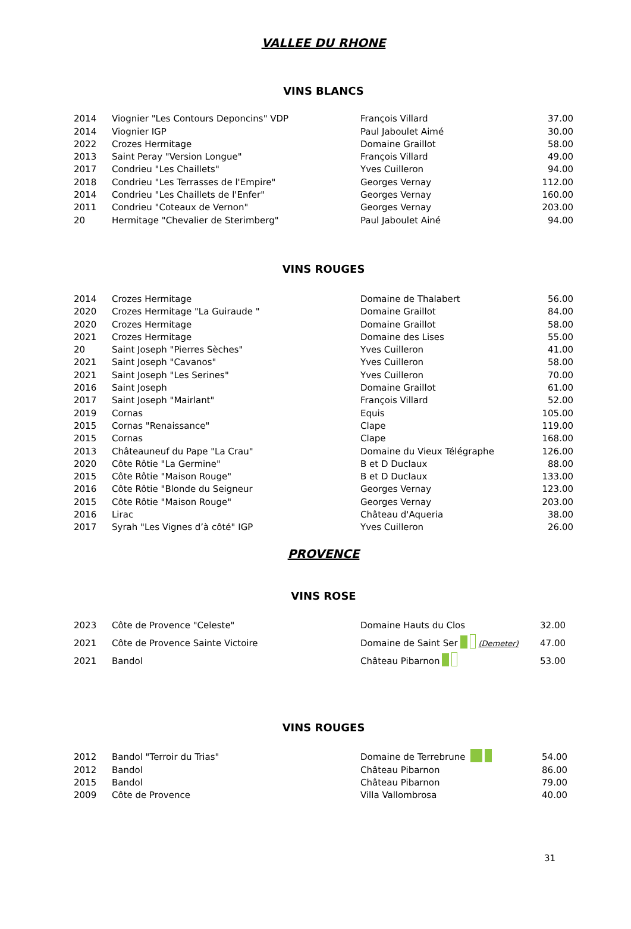VALLEE DU RHONE
VINS BLANCS
| 2014 | Viognier "Les Contours Deponcins" VDP | François Villard | 37.00 |
| 2014 | Viognier IGP | Paul Jaboulet Aimé | 30.00 |
| 2022 | Crozes Hermitage | Domaine Graillot | 58.00 |
| 2013 | Saint Peray "Version Longue" | François Villard | 49.00 |
| 2017 | Condrieu "Les Chaillets" | Yves Cuilleron | 94.00 |
| 2018 | Condrieu "Les Terrasses de l'Empire" | Georges Vernay | 112.00 |
| 2014 | Condrieu "Les Chaillets de l'Enfer" | Georges Vernay | 160.00 |
| 2011 | Condrieu "Coteaux de Vernon" | Georges Vernay | 203.00 |
| 20 | Hermitage "Chevalier de Sterimberg" | Paul Jaboulet Ainé | 94.00 |
VINS ROUGES
| 2014 | Crozes Hermitage | Domaine de Thalabert | 56.00 |
| 2020 | Crozes Hermitage "La Guiraude " | Domaine Graillot | 84.00 |
| 2020 | Crozes Hermitage | Domaine Graillot | 58.00 |
| 2021 | Crozes Hermitage | Domaine des Lises | 55.00 |
| 20 | Saint Joseph "Pierres Sèches" | Yves Cuilleron | 41.00 |
| 2021 | Saint Joseph "Cavanos" | Yves Cuilleron | 58.00 |
| 2021 | Saint Joseph "Les Serines" | Yves Cuilleron | 70.00 |
| 2016 | Saint Joseph | Domaine Graillot | 61.00 |
| 2017 | Saint Joseph "Mairlant" | François Villard | 52.00 |
| 2019 | Cornas | Equis | 105.00 |
| 2015 | Cornas "Renaissance" | Clape | 119.00 |
| 2015 | Cornas | Clape | 168.00 |
| 2013 | Châteauneuf du Pape "La Crau" | Domaine du Vieux Télégraphe | 126.00 |
| 2020 | Côte Rôtie "La Germine" | B et D Duclaux | 88.00 |
| 2015 | Côte Rôtie "Maison Rouge" | B et D Duclaux | 133.00 |
| 2016 | Côte Rôtie "Blonde du Seigneur | Georges Vernay | 123.00 |
| 2015 | Côte Rôtie "Maison Rouge" | Georges Vernay | 203.00 |
| 2016 | Lirac | Château d'Aqueria | 38.00 |
| 2017 | Syrah "Les Vignes d’à côté" IGP | Yves Cuilleron | 26.00 |
PROVENCE
VINS ROSE
| 2023 | Côte de Provence "Celeste" | Domaine Hauts du Clos | 32.00 |
| 2021 | Côte de Provence Sainte Victoire | Domaine de Saint Ser (Demeter) | 47.00 |
| 2021 | Bandol | Château Pibarnon | 53.00 |
VINS ROUGES
| 2012 | Bandol "Terroir du Trias" | Domaine de Terrebrune | 54.00 |
| 2012 | Bandol | Château Pibarnon | 86.00 |
| 2015 | Bandol | Château Pibarnon | 79.00 |
| 2009 | Côte de Provence | Villa Vallombrosa | 40.00 |
31